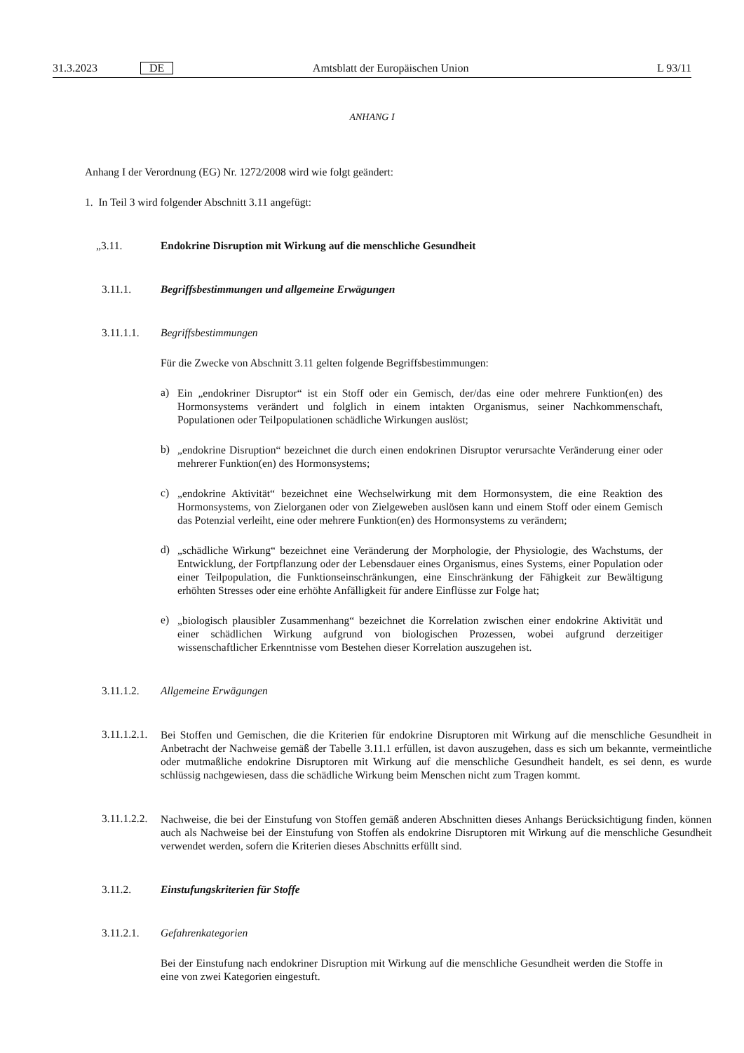31.3.2023 DE Amtsblatt der Europäischen Union L 93/11
ANHANG I
Anhang I der Verordnung (EG) Nr. 1272/2008 wird wie folgt geändert:
1. In Teil 3 wird folgender Abschnitt 3.11 angefügt:
„3.11. Endokrine Disruption mit Wirkung auf die menschliche Gesundheit
3.11.1. Begriffsbestimmungen und allgemeine Erwägungen
3.11.1.1. Begriffsbestimmungen
Für die Zwecke von Abschnitt 3.11 gelten folgende Begriffsbestimmungen:
a)
Ein „endokriner Disruptor“ ist ein Stoff oder ein Gemisch, der/das eine oder mehrere Funktion(en) des Hormonsystems verändert und folglich in einem intakten Organismus, seiner Nachkommenschaft, Populationen oder Teilpopulationen schädliche Wirkungen auslöst;
b)
„endokrine Disruption“ bezeichnet die durch einen endokrinen Disruptor verursachte Veränderung einer oder mehrerer Funktion(en) des Hormonsystems;
c)
„endokrine Aktivität“ bezeichnet eine Wechselwirkung mit dem Hormonsystem, die eine Reaktion des Hormonsystems, von Zielorganen oder von Zielgeweben auslösen kann und einem Stoff oder einem Gemisch das Potenzial verleiht, eine oder mehrere Funktion(en) des Hormonsystems zu verändern;
d)
„schädliche Wirkung“ bezeichnet eine Veränderung der Morphologie, der Physiologie, des Wachstums, der Entwicklung, der Fortpflanzung oder der Lebensdauer eines Organismus, eines Systems, einer Population oder einer Teilpopulation, die Funktionseinschränkungen, eine Einschränkung der Fähigkeit zur Bewältigung erhöhten Stresses oder eine erhöhte Anfälligkeit für andere Einflüsse zur Folge hat;
e)
„biologisch plausibler Zusammenhang“ bezeichnet die Korrelation zwischen einer endokrine Aktivität und einer schädlichen Wirkung aufgrund von biologischen Prozessen, wobei aufgrund derzeitiger wissenschaftlicher Erkenntnisse vom Bestehen dieser Korrelation auszugehen ist.
3.11.1.2. Allgemeine Erwägungen
3.11.1.2.1.
Bei Stoffen und Gemischen, die die Kriterien für endokrine Disruptoren mit Wirkung auf die menschliche Gesundheit in Anbetracht der Nachweise gemäß der Tabelle 3.11.1 erfüllen, ist davon auszugehen, dass es sich um bekannte, vermeintliche oder mutmaßliche endokrine Disruptoren mit Wirkung auf die menschliche Gesundheit handelt, es sei denn, es wurde schlüssig nachgewiesen, dass die schädliche Wirkung beim Menschen nicht zum Tragen kommt.
3.11.1.2.2.
Nachweise, die bei der Einstufung von Stoffen gemäß anderen Abschnitten dieses Anhangs Berücksichtigung finden, können auch als Nachweise bei der Einstufung von Stoffen als endokrine Disruptoren mit Wirkung auf die menschliche Gesundheit verwendet werden, sofern die Kriterien dieses Abschnitts erfüllt sind.
3.11.2. Einstufungskriterien für Stoffe
3.11.2.1. Gefahrenkategorien
Bei der Einstufung nach endokriner Disruption mit Wirkung auf die menschliche Gesundheit werden die Stoffe in eine von zwei Kategorien eingestuft.